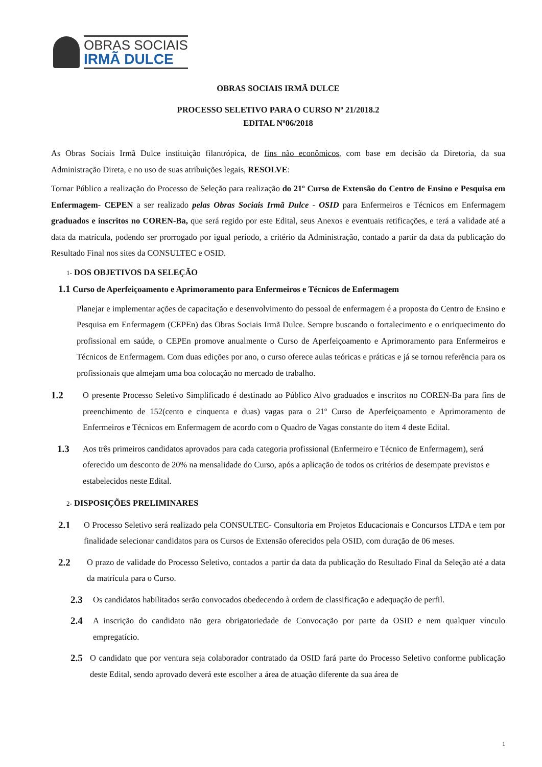OBRAS SOCIAIS
IRMÃ DULCE
OBRAS SOCIAIS IRMÃ DULCE
PROCESSO SELETIVO PARA O CURSO Nº 21/2018.2
EDITAL Nº06/2018
As Obras Sociais Irmã Dulce instituição filantrópica, de fins não econômicos, com base em decisão da Diretoria, da sua Administração Direta, e no uso de suas atribuições legais, RESOLVE:
Tornar Público a realização do Processo de Seleção para realização do 21º Curso de Extensão do Centro de Ensino e Pesquisa em Enfermagem- CEPEN a ser realizado pelas Obras Sociais Irmã Dulce - OSID para Enfermeiros e Técnicos em Enfermagem graduados e inscritos no COREN-Ba, que será regido por este Edital, seus Anexos e eventuais retificações, e terá a validade até a data da matrícula, podendo ser prorrogado por igual período, a critério da Administração, contado a partir da data da publicação do Resultado Final nos sites da CONSULTEC e OSID.
1- DOS OBJETIVOS DA SELEÇÃO
1.1 Curso de Aperfeiçoamento e Aprimoramento para Enfermeiros e Técnicos de Enfermagem
Planejar e implementar ações de capacitação e desenvolvimento do pessoal de enfermagem é a proposta do Centro de Ensino e Pesquisa em Enfermagem (CEPEn) das Obras Sociais Irmã Dulce. Sempre buscando o fortalecimento e o enriquecimento do profissional em saúde, o CEPEn promove anualmente o Curso de Aperfeiçoamento e Aprimoramento para Enfermeiros e Técnicos de Enfermagem. Com duas edições por ano, o curso oferece aulas teóricas e práticas e já se tornou referência para os profissionais que almejam uma boa colocação no mercado de trabalho.
1.2
O presente Processo Seletivo Simplificado é destinado ao Público Alvo graduados e inscritos no COREN-Ba para fins de preenchimento de 152(cento e cinquenta e duas) vagas para o 21º Curso de Aperfeiçoamento e Aprimoramento de Enfermeiros e Técnicos em Enfermagem de acordo com o Quadro de Vagas constante do item 4 deste Edital.
1.3
Aos três primeiros candidatos aprovados para cada categoria profissional (Enfermeiro e Técnico de Enfermagem), será oferecido um desconto de 20% na mensalidade do Curso, após a aplicação de todos os critérios de desempate previstos e estabelecidos neste Edital.
2- DISPOSIÇÕES PRELIMINARES
2.1
O Processo Seletivo será realizado pela CONSULTEC- Consultoria em Projetos Educacionais e Concursos LTDA e tem por finalidade selecionar candidatos para os Cursos de Extensão oferecidos pela OSID, com duração de 06 meses.
2.2
O prazo de validade do Processo Seletivo, contados a partir da data da publicação do Resultado Final da Seleção até a data da matrícula para o Curso.
2.3
Os candidatos habilitados serão convocados obedecendo à ordem de classificação e adequação de perfil.
2.4
A inscrição do candidato não gera obrigatoriedade de Convocação por parte da OSID e nem qualquer vínculo empregatício.
2.5
O candidato que por ventura seja colaborador contratado da OSID fará parte do Processo Seletivo conforme publicação deste Edital, sendo aprovado deverá este escolher a área de atuação diferente da sua área de
1